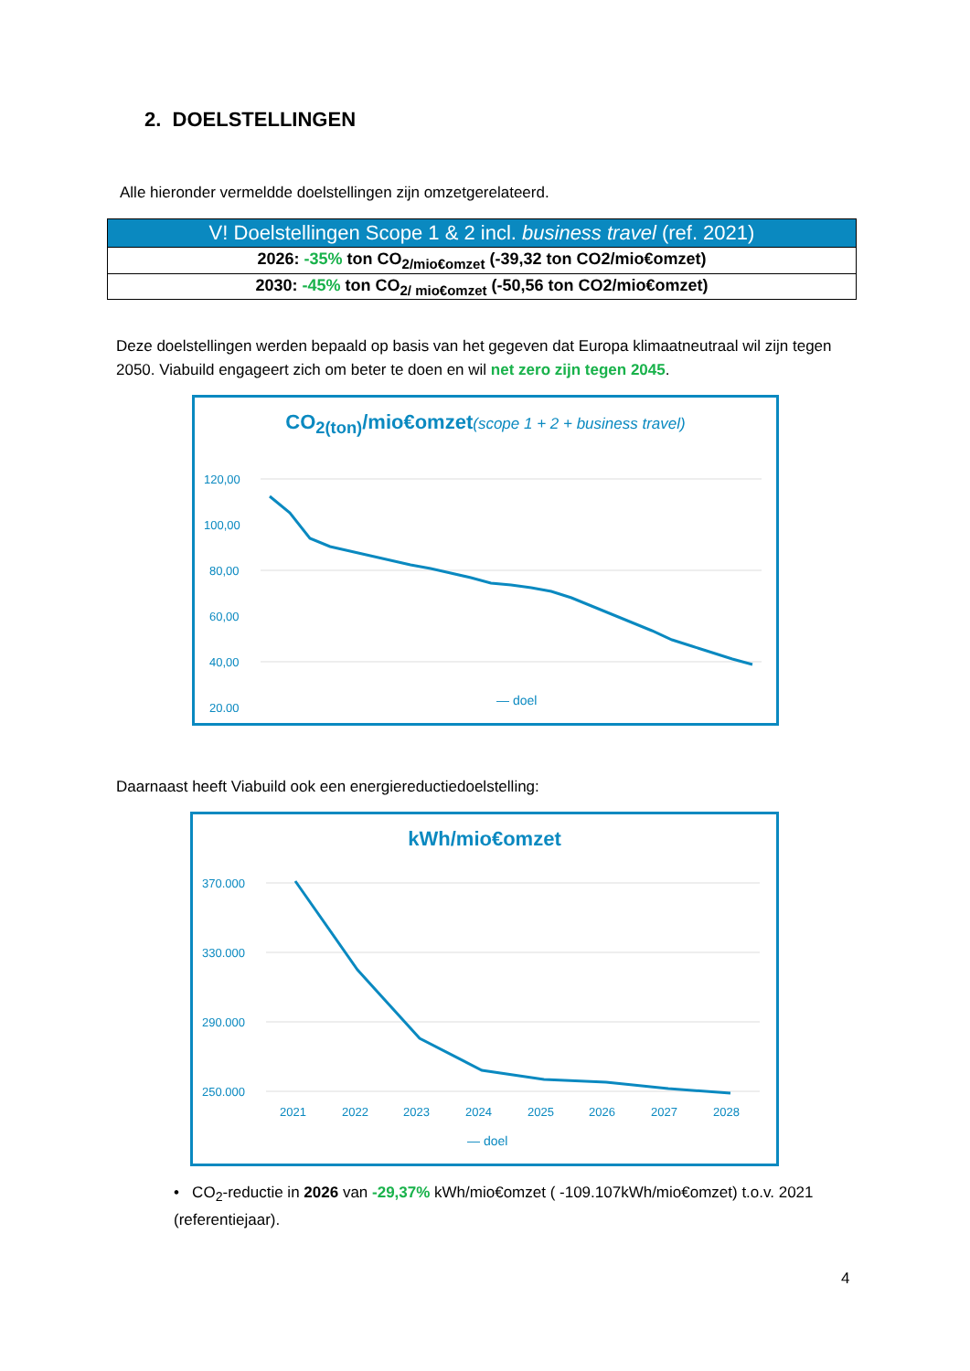2. DOELSTELLINGEN
Alle hieronder vermeldde doelstellingen zijn omzetgerelateerd.
| V! Doelstellingen Scope 1 & 2 incl. business travel (ref. 2021) |
| --- |
| 2026: -35% ton CO<sub>2/mio€omzet</sub> (-39,32 ton CO2/mio€omzet) |
| 2030: -45% ton CO<sub>2/ mio€omzet</sub> (-50,56 ton CO2/mio€omzet) |
Deze doelstellingen werden bepaald op basis van het gegeven dat Europa klimaatneutraal wil zijn tegen 2050. Viabuild engageert zich om beter te doen en wil net zero zijn tegen 2045.
CO<sub>2(ton)</sub>/mio€omzet(scope 1 + 2 + business travel)
120,00
100,00
80,00
60,00
40,00
20,00
— doel
Daarnaast heeft Viabuild ook een energiereductiedoelstelling:
kWh/mio€omzet
370.000
330.000
290.000
250.000
2021
2022
2023
2024
2025
2026
2027
2028
— doel
• CO<sub>2</sub>-reductie in 2026 van -29,37% kWh/mio€omzet ( -109.107kWh/mio€omzet) t.o.v. 2021 (referentiejaar).
4